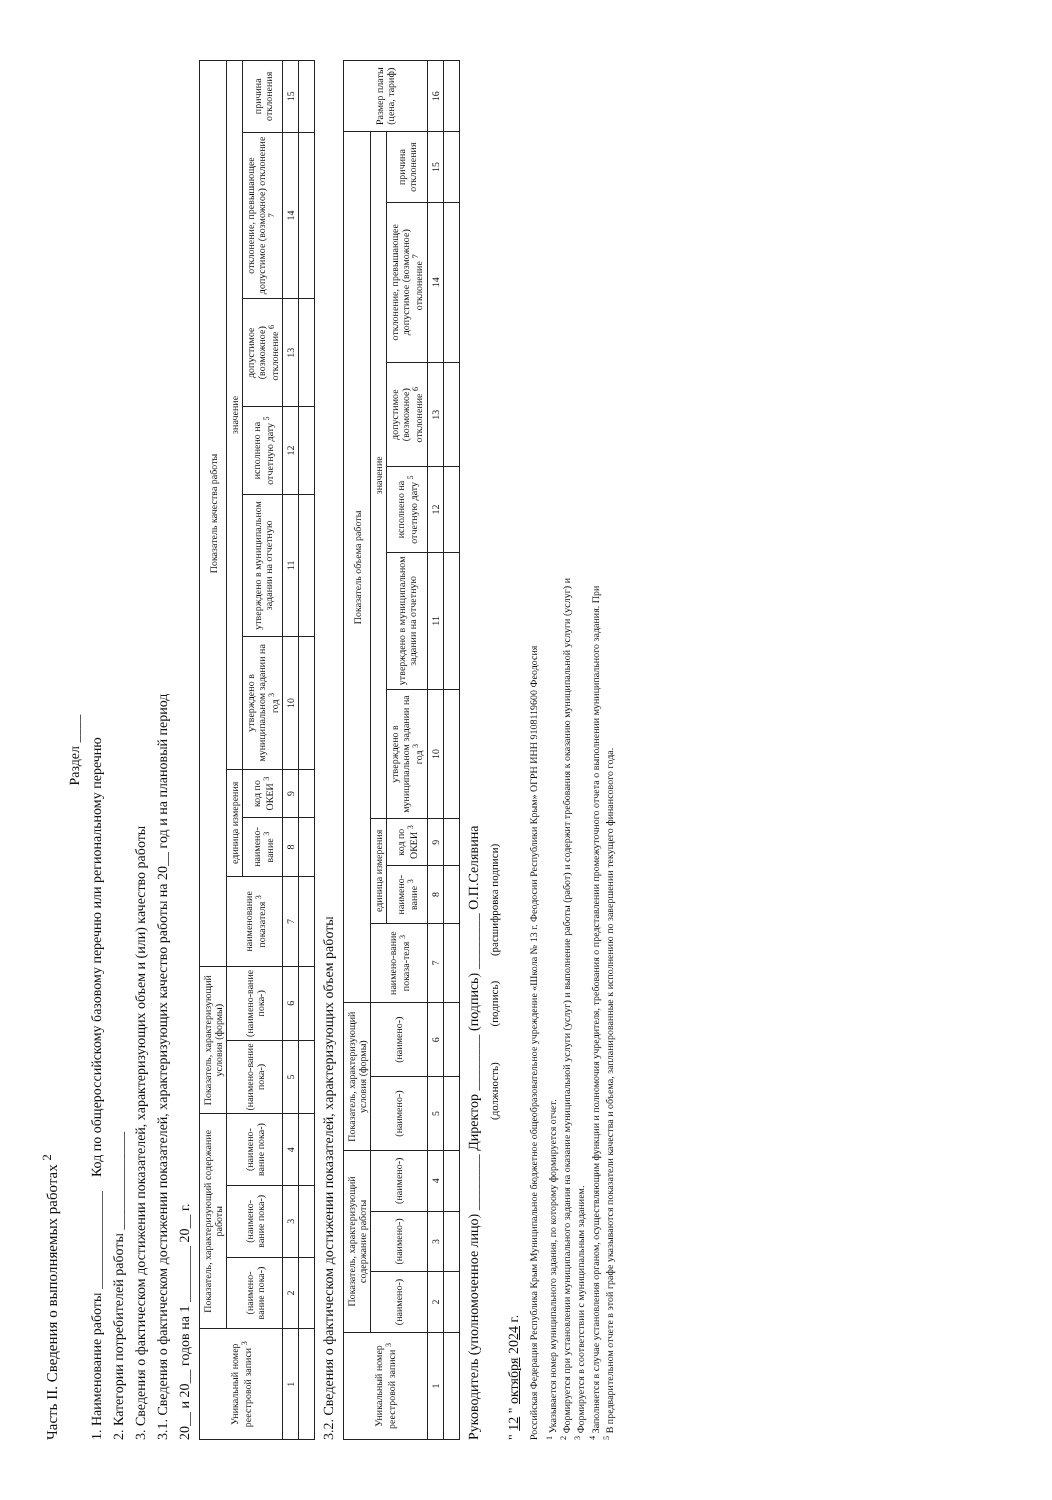Часть II. Сведения о выполняемых работах <sup>2</sup>
Раздел ____
1. Наименование работы ______________ Код по общероссийскому базовому перечню или региональному перечню
2. Категории потребителей работы ______________
3. Сведения о фактическом достижении показателей, характеризующих объем и (или) качество работы
3.1. Сведения о фактическом достижении показателей, характеризующих качество работы на 20__ год и на плановый период
20__ и 20__ годов на 1 ________ 20__ г.
| Уникальный номер реестровой записи <sup>3</sup> | Показатель, характеризующий содержание работы | | | Показатель, характеризующий условия (формы) | | Показатель качества работы | | | | | | | | |
| --- | --- | --- | --- | --- | --- | --- | --- | --- | --- | --- | --- | --- | --- | --- |
| | (наимено-вание пока-) | (наимено-вание пока-) | (наимено-вание пока-) | (наимено-вание пока-) | (наимено-вание пока-) | наименование показателя <sup>3</sup> | единица измерения | | значение | | | | | |
| | | | | | | | наимено-вание <sup>3</sup> | код по ОКЕИ <sup>3</sup> | утверждено в муниципальном задании на год <sup>3</sup> | утверждено в муниципальном задании на отчетную | исполнено на отчетную дату <sup>5</sup> | допустимое (возможное) отклонение <sup>6</sup> | отклонение, превышающее допустимое (возможное) отклонение <sup>7</sup> | причина отклонения |
| 1 | 2 | 3 | 4 | 5 | 6 | 7 | 8 | 9 | 10 | 11 | 12 | 13 | 14 | 15 |
3.2. Сведения о фактическом достижении показателей, характеризующих объем работы
| Уникальный номер реестровой записи <sup>3</sup> | Показатель, характеризующий содержание работы | | | Показатель, характеризующий условия (формы) | | Показатель объема работы | | | | | | | | | Размер платы (цена, тариф) |
| --- | --- | --- | --- | --- | --- | --- | --- | --- | --- | --- | --- | --- | --- | --- | --- |
| | (наимено-) | (наимено-) | (наимено-) | (наимено-) | (наимено-) | наимено-вание показа-теля <sup>3</sup> | единица измерения | | значение | | | | | | |
| | | | | | | | наимено-вание <sup>3</sup> | код по ОКЕИ <sup>3</sup> | утверждено в муниципальном задании на год <sup>3</sup> | утверждено в муниципальном задании на отчетную | исполнено на отчетную дату <sup>5</sup> | допустимое (возможное) отклонение <sup>6</sup> | отклонение, превышающее допустимое (возможное) отклонение <sup>7</sup> | причина отклонения | |
| 1 | 2 | 3 | 4 | 5 | 6 | 7 | 8 | 9 | 10 | 11 | 12 | 13 | 14 | 15 | 16 |
Руководитель (уполномоченное лицо) ________ Директор ________ (подпись) ________ О.П.Селявина
(должность) (подпись) (расшифровка подписи)
" 12 " октября 2024 г.
Российская Федерация Республика Крым Муниципальное бюджетное общеобразовательное учреждение «Школа № 13 г. Феодосии Республики Крым» ОГРН ИНН 9108119600 Феодосия
<sup>1</sup> Указывается номер муниципального задания, по которому формируется отчет.
<sup>2</sup> Формируется при установлении муниципального задания на оказание муниципальной услуги (услуг) и выполнение работы (работ) и содержит требования к оказанию муниципальной услуги (услуг) и
<sup>3</sup> Формируется в соответствии с муниципальным заданием.
<sup>4</sup> Заполняется в случае установления органом, осуществляющим функции и полномочия учредителя, требования о представлении промежуточного отчета о выполнении муниципального задания. При
<sup>5</sup> В предварительном отчете в этой графе указываются показатели качества и объема, запланированные к исполнению по завершении текущего финансового года.